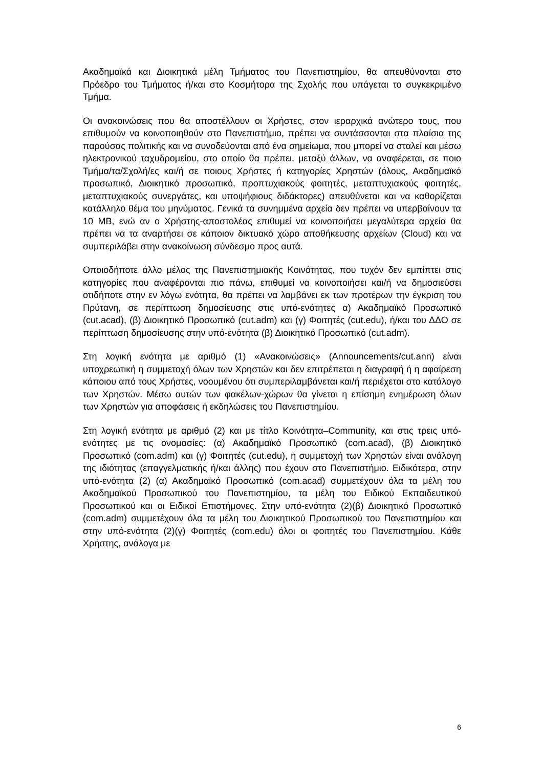Ακαδημαϊκά και Διοικητικά μέλη Τμήματος του Πανεπιστημίου, θα απευθύνονται στο Πρόεδρο του Τμήματος ή/και στο Κοσμήτορα της Σχολής που υπάγεται το συγκεκριμένο Τμήμα.
Οι ανακοινώσεις που θα αποστέλλουν οι Χρήστες, στον ιεραρχικά ανώτερο τους, που επιθυμούν να κοινοποιηθούν στο Πανεπιστήμιο, πρέπει να συντάσσονται στα πλαίσια της παρούσας πολιτικής και να συνοδεύονται από ένα σημείωμα, που μπορεί να σταλεί και μέσω ηλεκτρονικού ταχυδρομείου, στο οποίο θα πρέπει, μεταξύ άλλων, να αναφέρεται, σε ποιο Τμήμα/τα/Σχολή/ες και/ή σε ποιους Χρήστες ή κατηγορίες Χρηστών (όλους, Ακαδημαϊκό προσωπικό, Διοικητικό προσωπικό, προπτυχιακούς φοιτητές, μεταπτυχιακούς φοιτητές, μεταπτυχιακούς συνεργάτες, και υποψήφιους διδάκτορες) απευθύνεται και να καθορίζεται κατάλληλο θέμα του μηνύματος. Γενικά τα συνημμένα αρχεία δεν πρέπει να υπερβαίνουν τα 10 MB, ενώ αν ο Χρήστης-αποστολέας επιθυμεί να κοινοποιήσει μεγαλύτερα αρχεία θα πρέπει να τα αναρτήσει σε κάποιον δικτυακό χώρο αποθήκευσης αρχείων (Cloud) και να συμπεριλάβει στην ανακοίνωση σύνδεσμο προς αυτά.
Οποιοδήποτε άλλο μέλος της Πανεπιστημιακής Κοινότητας, που τυχόν δεν εμπίπτει στις κατηγορίες που αναφέρονται πιο πάνω, επιθυμεί να κοινοποιήσει και/ή να δημοσιεύσει οτιδήποτε στην εν λόγω ενότητα, θα πρέπει να λαμβάνει εκ των προτέρων την έγκριση του Πρύτανη, σε περίπτωση δημοσίευσης στις υπό-ενότητες α) Ακαδημαϊκό Προσωπικό (cut.acad), (β) Διοικητικό Προσωπικό (cut.adm) και (γ) Φοιτητές (cut.edu), ή/και του ΔΔΟ σε περίπτωση δημοσίευσης στην υπό-ενότητα (β) Διοικητικό Προσωπικό (cut.adm).
Στη λογική ενότητα με αριθμό (1) «Ανακοινώσεις» (Announcements/cut.ann) είναι υποχρεωτική η συμμετοχή όλων των Χρηστών και δεν επιτρέπεται η διαγραφή ή η αφαίρεση κάποιου από τους Χρήστες, νοουμένου ότι συμπεριλαμβάνεται και/ή περιέχεται στο κατάλογο των Χρηστών. Μέσω αυτών των φακέλων-χώρων θα γίνεται η επίσημη ενημέρωση όλων των Χρηστών για αποφάσεις ή εκδηλώσεις του Πανεπιστημίου.
Στη λογική ενότητα με αριθμό (2) και με τίτλο Κοινότητα–Community, και στις τρεις υπό-ενότητες με τις ονομασίες: (α) Ακαδημαϊκό Προσωπικό (com.acad), (β) Διοικητικό Προσωπικό (com.adm) και (γ) Φοιτητές (cut.edu), η συμμετοχή των Χρηστών είναι ανάλογη της ιδιότητας (επαγγελματικής ή/και άλλης) που έχουν στο Πανεπιστήμιο. Ειδικότερα, στην υπό-ενότητα (2) (α) Ακαδημαϊκό Προσωπικό (com.acad) συμμετέχουν όλα τα μέλη του Ακαδημαϊκού Προσωπικού του Πανεπιστημίου, τα μέλη του Ειδικού Εκπαιδευτικού Προσωπικού και οι Ειδικοί Επιστήμονες. Στην υπό-ενότητα (2)(β) Διοικητικό Προσωπικό (com.adm) συμμετέχουν όλα τα μέλη του Διοικητικού Προσωπικού του Πανεπιστημίου και στην υπό-ενότητα (2)(γ) Φοιτητές (com.edu) όλοι οι φοιτητές του Πανεπιστημίου. Κάθε Χρήστης, ανάλογα με
6